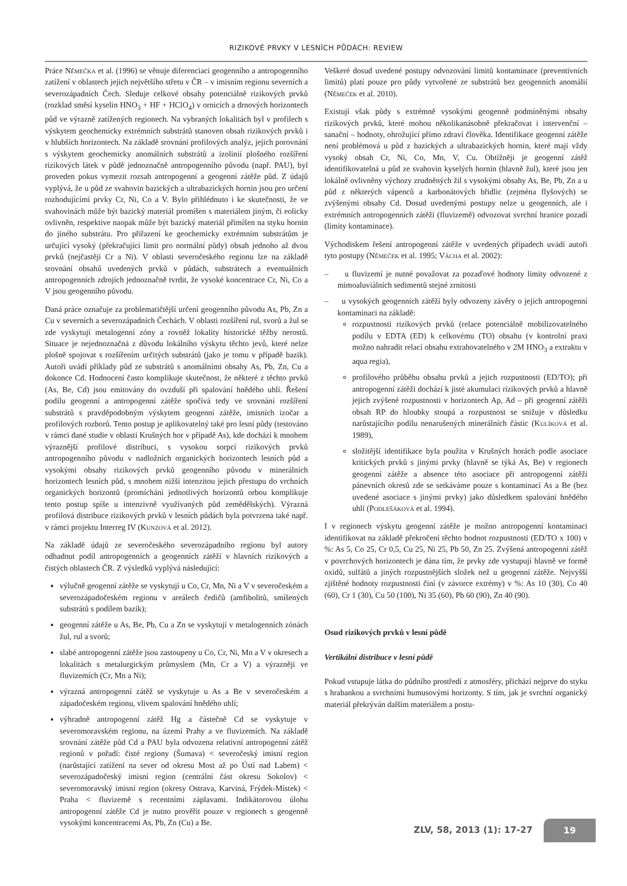RIZIKOVÉ PRVKY V LESNÍCH PŮDÁCH: REVIEW
Práce Němečka et al. (1996) se věnuje diferenciaci geogenního a antropogenního zatížení v oblastech jejich největšího střetu v ČR – v imisním regionu severních a severozápadních Čech. Sleduje celkové obsahy potenciálně rizikových prvků (rozklad směsí kyselin HNO<sub>3</sub> + HF + HClO<sub>4</sub>) v ornicích a drnových horizontech půd ve výrazně zatížených regionech. Na vybraných lokalitách byl v profilech s výskytem geochemicky extrémních substrátů stanoven obsah rizikových prvků i v hlubších horizontech. Na základě srovnání profilových analýz, jejich porovnání s výskytem geochemicky anomálních substrátů a izolinií plošného rozšíření rizikových látek v půdě jednoznačně antropogenního původu (např. PAU), byl proveden pokus vymezit rozsah antropogenní a geogenní zátěže půd. Z údajů vyplývá, že u půd ze svahovin bazických a ultrabazických hornin jsou pro určení rozhodujícími prvky Cr, Ni, Co a V. Bylo přihlédnuto i ke skutečnosti, že ve svahovinách může být bazický materiál promíšen s materiálem jiným, či eolicky ovlivněn, respektive naopak může být bazický materiál přimíšen na styku hornin do jiného substrátu. Pro přiřazení ke geochemicky extrémním substrátům je určující vysoký (překračující limit pro normální půdy) obsah jednoho až dvou prvků (nejčastěji Cr a Ni). V oblasti severočeského regionu lze na základě srovnání obsahů uvedených prvků v půdách, substrátech a eventuálních antropogenních zdrojích jednoznačně tvrdit, že vysoké koncentrace Cr, Ni, Co a V jsou geogenního původu.
Daná práce označuje za problematičtější určení geogenního původu As, Pb, Zn a Cu v severních a severozápadních Čechách. V oblasti rozšíření rul, svorů a žul se zde vyskytují metalogenní zóny a rovněž lokality historické těžby nerostů. Situace je nejednoznačná z důvodu lokálního výskytu těchto jevů, které nelze plošně spojovat s rozšířením určitých substrátů (jako je tomu v případě bazik). Autoři uvádí příklady půd ze substrátů s anomálními obsahy As, Pb, Zn, Cu a dokonce Cd. Hodnocení často komplikuje skutečnost, že některé z těchto prvků (As, Be, Cd) jsou emitovány do ovzduší při spalování hnědého uhlí. Řešení podílu geogenní a antropogenní zátěže spočívá tedy ve srovnání rozšíření substrátů s pravděpodobným výskytem geogenní zátěže, imisních izočar a profilových rozborů. Tento postup je aplikovatelný také pro lesní půdy (testováno v rámci dané studie v oblasti Krušných hor v případě As), kde dochází k mnohem výraznější profilové distribuci, s vysokou sorpcí rizikových prvků antropogenního původu v nadložních organických horizontech lesních půd a vysokými obsahy rizikových prvků geogenního původu v minerálních horizontech lesních půd, s mnohem nižší intenzitou jejich přestupu do vrchních organických horizontů (promíchání jednotlivých horizontů orbou komplikuje tento postup spíše u intenzivně využívaných půd zemědělských). Výrazná profilová distribuce rizikových prvků v lesních půdách byla potvrzena také např. v rámci projektu Interreg IV (Kunzová et al. 2012).
Na základě údajů ze severočeského severozápadního regionu byl autory odhadnut podíl antropogenních a geogenních zátěží v hlavních rizikových a čistých oblastech ČR. Z výsledků vyplývá následující:
výlučně geogenní zátěže se vyskytují u Co, Cr, Mn, Ni a V v severočeském a severozápadočeském regionu v areálech čedičů (amfibolitů, smíšených substrátů s podílem bazik);
geogenní zátěže u As, Be, Pb, Cu a Zn se vyskytují v metalogenních zónách žul, rul a svorů;
slabé antropogenní zátěže jsou zastoupeny u Co, Cr, Ni, Mn a V v okresech a lokalitách s metalurgickým průmyslem (Mn, Cr a V) a výrazněji ve fluvizemích (Cr, Mn a Ni);
výrazná antropogenní zátěž se vyskytuje u As a Be v severočeském a západočeském regionu, vlivem spalování hnědého uhlí;
výhradně antropogenní zátěž Hg a částečně Cd se vyskytuje v severomoravském regionu, na území Prahy a ve fluvizemích. Na základě srovnání zátěže půd Cd a PAU byla odvozena relativní antropogenní zátěž regionů v pořadí: čisté regiony (Šumava) < severočeský imisní region (narůstající zatížení na sever od okresu Most až po Ústí nad Labem) < severozápadočeský imisní region (centrální část okresu Sokolov) < severomoravský imisní region (okresy Ostrava, Karviná, Frýdek-Místek) < Praha < fluvizemě s recentními záplavami. Indikátorovou úlohu antropogenní zátěže Cd je nutno prověřit pouze v regionech s geogenně vysokými koncentracemi As, Pb, Zn (Cu) a Be.
Veškeré dosud uvedené postupy odvozování limitů kontaminace (preventivních limitů) platí pouze pro půdy vytvořené ze substrátů bez geogenních anomálií (Němeček et al. 2010).
Existují však půdy s extrémně vysokými geogenně podmíněnými obsahy rizikových prvků, které mohou několikanásobně překračovat i intervenční – sanační – hodnoty, ohrožující přímo zdraví člověka. Identifikace geogenní zátěže není problémová u půd z bazických a ultrabazických hornin, které mají vždy vysoký obsah Cr, Ni, Co, Mn, V, Cu. Obtížněji je geogenní zátěž identifikovatelná u půd ze svahovin kyselých hornin (hlavně žul), které jsou jen lokálně ovlivněny výchozy zrudněných žil s vysokými obsahy As, Be, Pb, Zn a u půd z některých vápenců a karbonátových břidlic (zejména flyšových) se zvýšenými obsahy Cd. Dosud uvedenými postupy nelze u geogenních, ale i extrémních antropogenních zátěží (fluvizemě) odvozovat svrchní hranice pozadí (limity kontaminace).
Východiskem řešení antropogenní zátěže v uvedených případech uvádí autoři tyto postupy (Němeček et al. 1995; Vácha et al. 2002):
– u fluvizemí je nutné považovat za pozaďové hodnoty limity odvozené z mimoaluviálních sedimentů stejné zrnitosti
– u vysokých geogenních zátěží byly odvozeny závěry o jejich antropogenní kontaminaci na základě:
rozpustnosti rizikových prvků (relace potenciálně mobilizovatelného podílu v EDTA (ED) k celkovému (TO) obsahu (v kontrolní praxi možno nahradit relací obsahu extrahovatelného v 2M HNO<sub>3</sub> a extraktu v aqua regia),
profilového průběhu obsahu prvků a jejich rozpustnosti (ED/TO); při antropogenní zátěži dochází k jisté akumulaci rizikových prvků a hlavně jejich zvýšené rozpustnosti v horizontech Ap, Ad – při geogenní zátěži obsah RP do hloubky stoupá a rozpustnost se snižuje v důsledku narůstajícího podílu nenarušených minerálních částic (Kulíková et al. 1989),
složitější identifikace byla použita v Krušných horách podle asociace kritických prvků s jinými prvky (hlavně se týká As, Be) v regionech geogenní zátěže a absence této asociace při antropogenní zátěži pánevních okresů zde se setkáváme pouze s kontaminací As a Be (bez uvedené asociace s jinými prvky) jako důsledkem spalování hnědého uhlí (Podlešáková et al. 1994).
I v regionech výskytu geogenní zátěže je možno antropogenní kontaminaci identifikovat na základě překročení těchto hodnot rozpustnosti (ED/TO x 100) v %: As 5, Co 25, Cr 0,5, Cu 25, Ni 25, Pb 50, Zn 25. Zvýšená antropogenní zátěž v povrchových horizontech je dána tím, že prvky zde vystupují hlavně ve formě oxidů, sulfátů a jiných rozpustnějších složek než u geogenní zátěže. Nejvyšší zjištěné hodnoty rozpustnosti činí (v závorce extrémy) v %: As 10 (30), Co 40 (60), Cr 1 (30), Cu 50 (100), Ni 35 (60), Pb 60 (90), Zn 40 (90).
Osud rizikových prvků v lesní půdě
Vertikální distribuce v lesní půdě
Pokud vstupuje látka do půdního prostředí z atmosféry, přichází nejprve do styku s hrabankou a svrchními humusovými horizonty. S tím, jak je svrchní organický materiál překrýván dalším materiálem a postu-
ZLV, 58, 2013 (1): 17-27
19